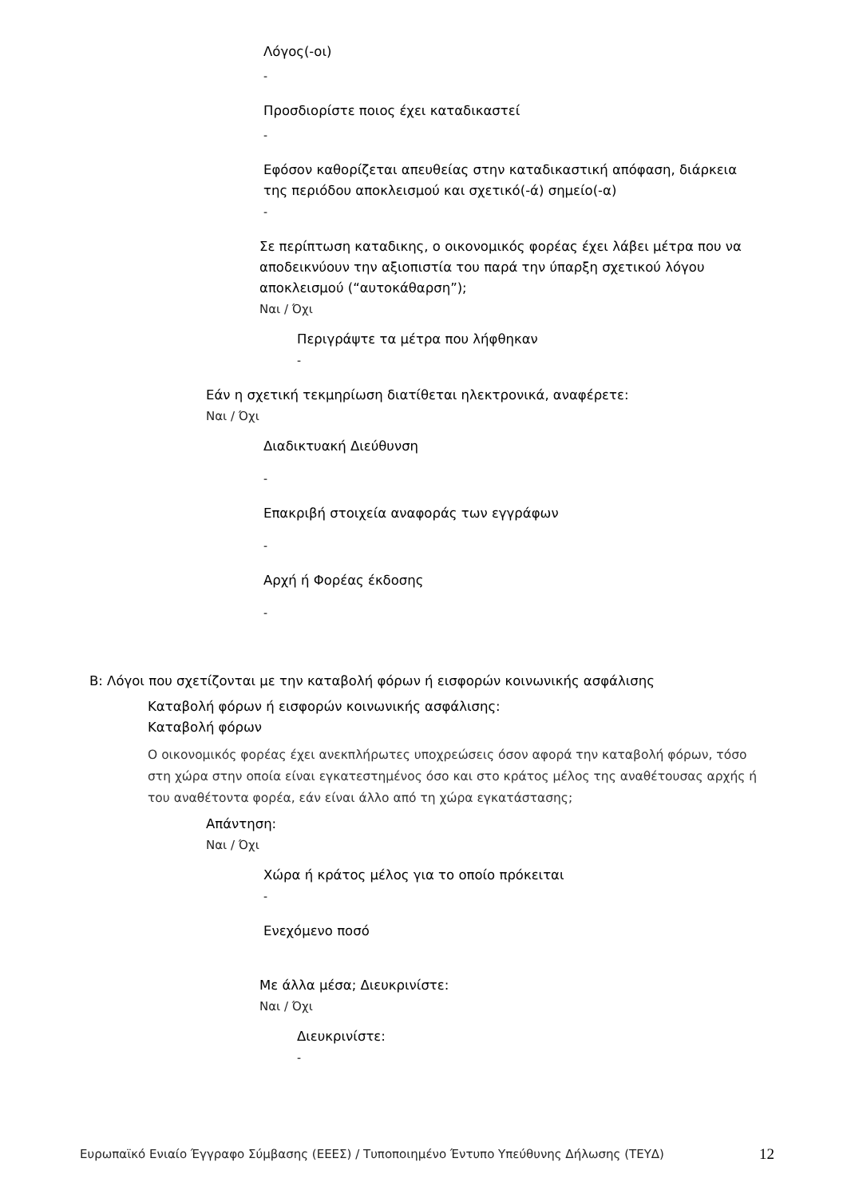Λόγος(-οι)
-
Προσδιορίστε ποιος έχει καταδικαστεί
-
Εφόσον καθορίζεται απευθείας στην καταδικαστική απόφαση, διάρκεια της περιόδου αποκλεισμού και σχετικό(-ά) σημείο(-α)
-
Σε περίπτωση καταδικης, ο οικονομικός φορέας έχει λάβει μέτρα που να αποδεικνύουν την αξιοπιστία του παρά την ύπαρξη σχετικού λόγου αποκλεισμού (“αυτοκάθαρση”);
Ναι / Όχι
Περιγράψτε τα μέτρα που λήφθηκαν
-
Εάν η σχετική τεκμηρίωση διατίθεται ηλεκτρονικά, αναφέρετε:
Ναι / Όχι
Διαδικτυακή Διεύθυνση
-
Επακριβή στοιχεία αναφοράς των εγγράφων
-
Αρχή ή Φορέας έκδοσης
-
Β: Λόγοι που σχετίζονται με την καταβολή φόρων ή εισφορών κοινωνικής ασφάλισης
Καταβολή φόρων ή εισφορών κοινωνικής ασφάλισης:
Καταβολή φόρων
Ο οικονομικός φορέας έχει ανεκπλήρωτες υποχρεώσεις όσον αφορά την καταβολή φόρων, τόσο στη χώρα στην οποία είναι εγκατεστημένος όσο και στο κράτος μέλος της αναθέτουσας αρχής ή του αναθέτοντα φορέα, εάν είναι άλλο από τη χώρα εγκατάστασης;
Απάντηση:
Ναι / Όχι
Χώρα ή κράτος μέλος για το οποίο πρόκειται
-
Ενεχόμενο ποσό
Με άλλα μέσα; Διευκρινίστε:
Ναι / Όχι
Διευκρινίστε:
-
Ευρωπαϊκό Ενιαίο Έγγραφο Σύμβασης (ΕΕΕΣ) / Τυποποιημένο Έντυπο Υπεύθυνης Δήλωσης (ΤΕΥΔ) 12